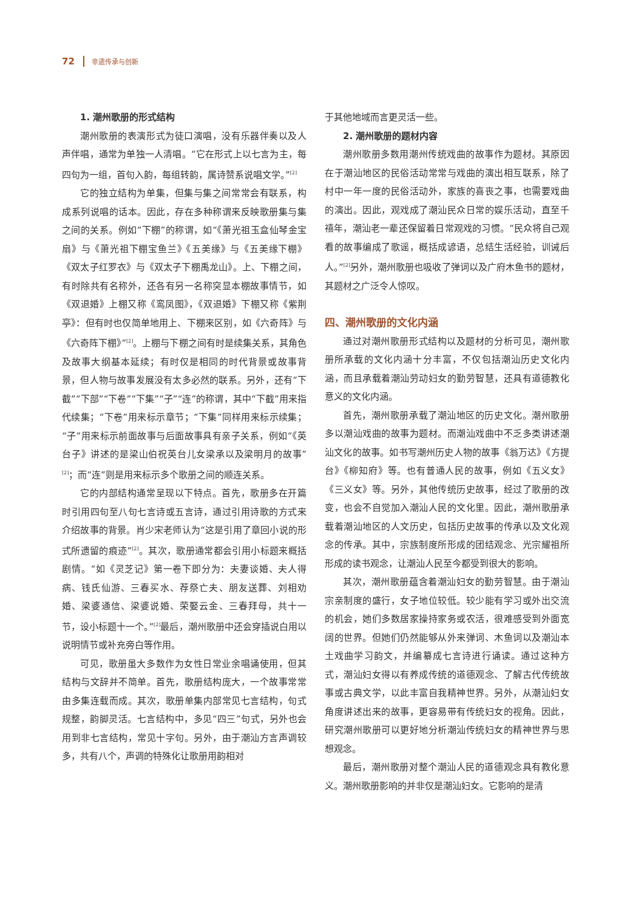72 非遗传承与创新
1. 潮州歌册的形式结构
潮州歌册的表演形式为徒口演唱，没有乐器伴奏以及人声伴唱，通常为单独一人清唱。“它在形式上以七言为主，每四句为一组，首句入韵，每组转韵，属诗赞系说唱文学。”<sup>[2]</sup>
它的独立结构为单集，但集与集之间常常会有联系，构成系列说唱的话本。因此，存在多种称谓来反映歌册集与集之间的关系。例如“下棚”的称谓，如“《萧光祖玉盒仙琴金宝扇》与《萧光祖下棚宝鱼兰》《五美缘》与《五美缘下棚》《双太子红罗衣》与《双太子下棚禹龙山》。上、下棚之间，有时除共有名称外，还各有另一名称突显本棚故事情节，如《双退婚》上棚又称《鸾凤图》，《双退婚》下棚又称《紫荆亭》：但有时也仅简单地用上、下棚来区别，如《六奇阵》与《六奇阵下棚》”<sup>[2]</sup>。上棚与下棚之间有时是续集关系，其角色及故事大纲基本延续；有时仅是相同的时代背景或故事背景，但人物与故事发展没有太多必然的联系。另外，还有“下截”“下部”“下卷”“下集”“子”“连”的称谓，其中“下截”用来指代续集；“下卷”用来标示章节；“下集”同样用来标示续集；“子”用来标示前面故事与后面故事具有亲子关系，例如“《英台子》讲述的是梁山伯祝英台儿女梁承以及梁明月的故事”<sup>[2]</sup>；而“连”则是用来标示多个歌册之间的顺连关系。
它的内部结构通常呈现以下特点。首先，歌册多在开篇时引用四句至八句七言诗或五言诗，通过引用诗歌的方式来介绍故事的背景。肖少宋老师认为“这是引用了章回小说的形式所遗留的痕迹”<sup>[2]</sup>。其次，歌册通常都会引用小标题来概括剧情。“如《灵芝记》第一卷下即分为：夫妻谈婚、夫人得病、钱氏仙游、三春买水、荐祭亡夫、朋友送葬、刘相劝婚、梁婆通信、梁婆说婚、荣娶云金、三春拜母，共十一节，设小标题十一个。”<sup>[2]</sup>最后，潮州歌册中还会穿插说白用以说明情节或补充旁白等作用。
可见，歌册虽大多数作为女性日常业余唱诵使用，但其结构与文辞并不简单。首先，歌册结构庞大，一个故事常常由多集连载而成。其次，歌册单集内部常见七言结构，句式规整，韵脚灵活。七言结构中，多见“四三”句式，另外也会用到非七言结构，常见十字句。另外，由于潮汕方言声调较多，共有八个，声调的特殊化让歌册用韵相对
于其他地域而言更灵活一些。
2. 潮州歌册的题材内容
潮州歌册多数用潮州传统戏曲的故事作为题材。其原因在于潮汕地区的民俗活动常常与戏曲的演出相互联系，除了村中一年一度的民俗活动外，家族的喜丧之事，也需要戏曲的演出。因此，观戏成了潮汕民众日常的娱乐活动，直至千禧年，潮汕老一辈还保留着日常观戏的习惯。“民众将自己观看的故事编成了歌谣，概括成谚语，总结生活经验，训诫后人。”<sup>[2]</sup>另外，潮州歌册也吸收了弹词以及广府木鱼书的题材，其题材之广泛令人惊叹。
四、潮州歌册的文化内涵
通过对潮州歌册形式结构以及题材的分析可见，潮州歌册所承载的文化内涵十分丰富，不仅包括潮汕历史文化内涵，而且承载着潮汕劳动妇女的勤劳智慧，还具有道德教化意义的文化内涵。
首先，潮州歌册承载了潮汕地区的历史文化。潮州歌册多以潮汕戏曲的故事为题材。而潮汕戏曲中不乏多类讲述潮汕文化的故事。如书写潮州历史人物的故事《翁万达》《方提台》《柳知府》等。也有普通人民的故事，例如《五义女》《三义女》等。另外，其他传统历史故事，经过了歌册的改变，也会不自觉加入潮汕人民的文化里。因此，潮州歌册承载着潮汕地区的人文历史，包括历史故事的传承以及文化观念的传承。其中，宗族制度所形成的团结观念、光宗耀祖所形成的读书观念，让潮汕人民至今都受到很大的影响。
其次，潮州歌册蕴含着潮汕妇女的勤劳智慧。由于潮汕宗亲制度的盛行，女子地位较低。较少能有学习或外出交流的机会，她们多数居家操持家务或农活，很难感受到外面宽阔的世界。但她们仍然能够从外来弹词、木鱼词以及潮汕本土戏曲学习韵文，并编纂成七言诗进行诵读。通过这种方式，潮汕妇女得以有养成传统的道德观念、了解古代传统故事或古典文学，以此丰富自我精神世界。另外，从潮汕妇女角度讲述出来的故事，更容易带有传统妇女的视角。因此，研究潮州歌册可以更好地分析潮汕传统妇女的精神世界与思想观念。
最后，潮州歌册对整个潮汕人民的道德观念具有教化意义。潮州歌册影响的并非仅是潮汕妇女。它影响的是清